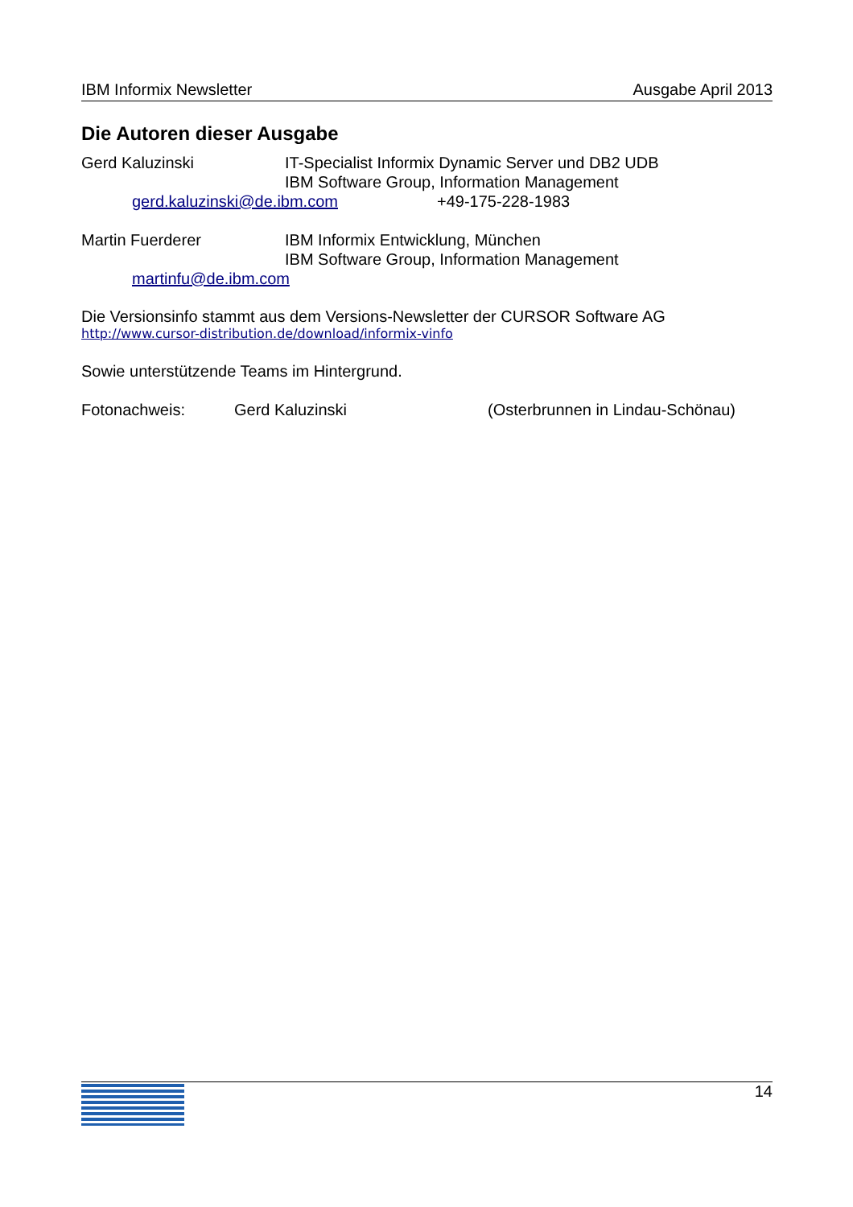IBM Informix Newsletter Ausgabe April 2013
Die Autoren dieser Ausgabe
Gerd Kaluzinski IT-Specialist Informix Dynamic Server und DB2 UDB
IBM Software Group, Information Management
gerd.kaluzinski@de.ibm.com +49-175-228-1983
Martin Fuerderer IBM Informix Entwicklung, München
IBM Software Group, Information Management
martinfu@de.ibm.com
Die Versionsinfo stammt aus dem Versions-Newsletter der CURSOR Software AG
http://www.cursor-distribution.de/download/informix-vinfo
Sowie unterstützende Teams im Hintergrund.
Fotonachweis: Gerd Kaluzinski (Osterbrunnen in Lindau-Schönau)
14